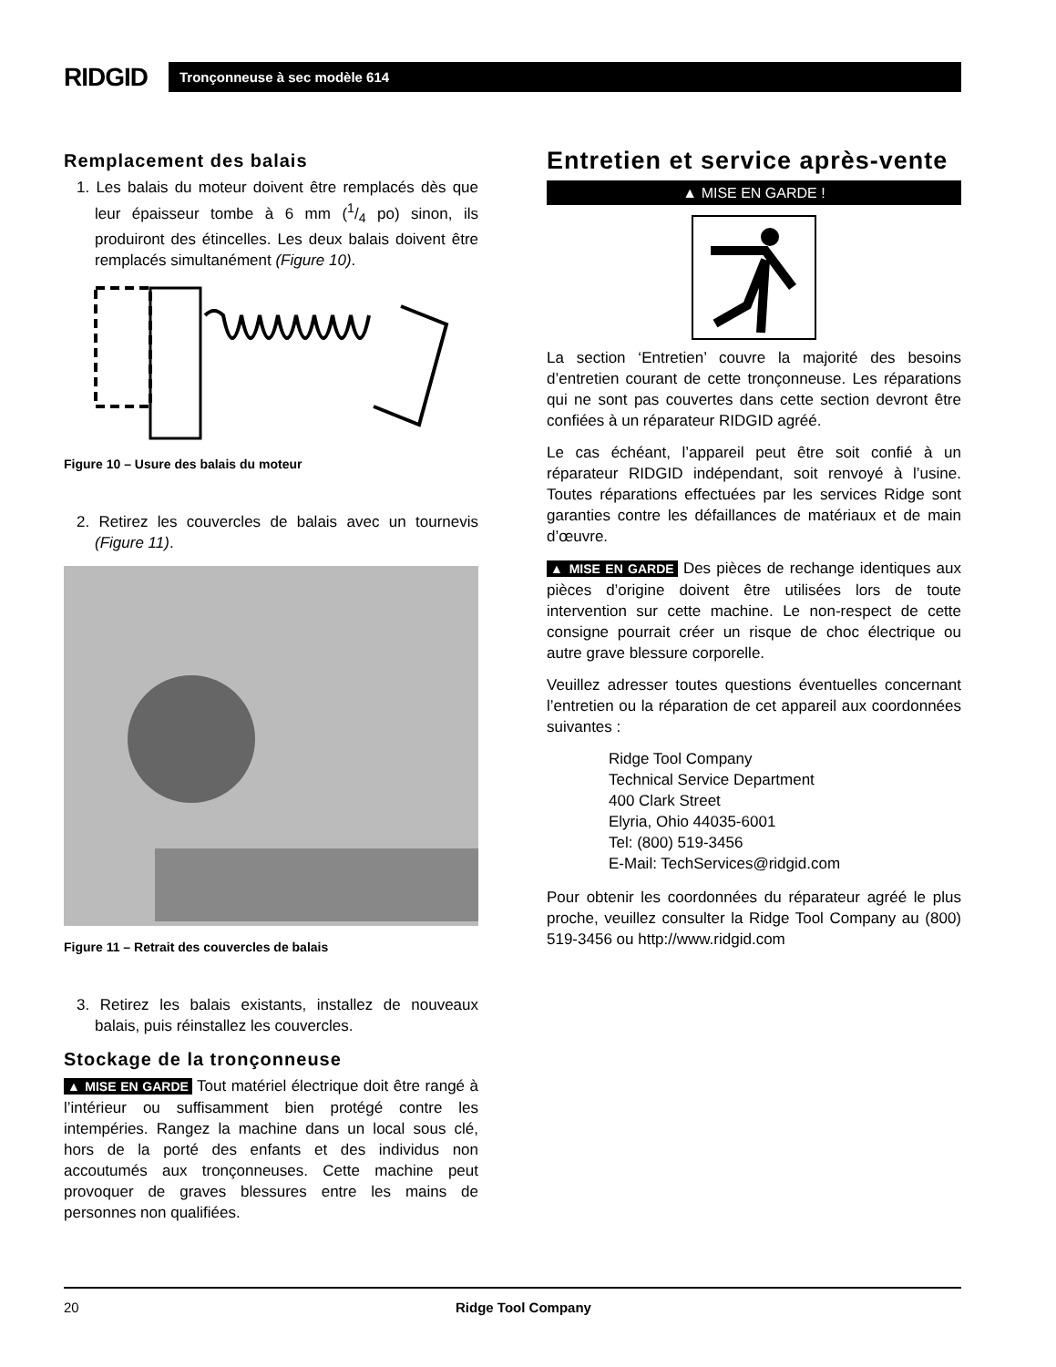RIDGID
Tronçonneuse à sec modèle 614
Remplacement des balais
1. Les balais du moteur doivent être remplacés dès que leur épaisseur tombe à 6 mm (1/4 po) sinon, ils produiront des étincelles. Les deux balais doivent être remplacés simultanément (Figure 10).
Figure 10 – Usure des balais du moteur
2. Retirez les couvercles de balais avec un tournevis (Figure 11).
Figure 11 – Retrait des couvercles de balais
3. Retirez les balais existants, installez de nouveaux balais, puis réinstallez les couvercles.
Stockage de la tronçonneuse
▲ MISE EN GARDE Tout matériel électrique doit être rangé à l’intérieur ou suffisamment bien protégé contre les intempéries. Rangez la machine dans un local sous clé, hors de la porté des enfants et des individus non accoutumés aux tronçonneuses. Cette machine peut provoquer de graves blessures entre les mains de personnes non qualifiées.
Entretien et service après-vente
▲ MISE EN GARDE !
La section ‘Entretien’ couvre la majorité des besoins d’entretien courant de cette tronçonneuse. Les réparations qui ne sont pas couvertes dans cette section devront être confiées à un réparateur RIDGID agréé.
Le cas échéant, l’appareil peut être soit confié à un réparateur RIDGID indépendant, soit renvoyé à l’usine. Toutes réparations effectuées par les services Ridge sont garanties contre les défaillances de matériaux et de main d’œuvre.
▲ MISE EN GARDE Des pièces de rechange identiques aux pièces d’origine doivent être utilisées lors de toute intervention sur cette machine. Le non-respect de cette consigne pourrait créer un risque de choc électrique ou autre grave blessure corporelle.
Veuillez adresser toutes questions éventuelles concernant l’entretien ou la réparation de cet appareil aux coordonnées suivantes :
Ridge Tool Company
Technical Service Department
400 Clark Street
Elyria, Ohio 44035-6001
Tel: (800) 519-3456
E-Mail: TechServices@ridgid.com
Pour obtenir les coordonnées du réparateur agréé le plus proche, veuillez consulter la Ridge Tool Company au (800) 519-3456 ou http://www.ridgid.com
20 Ridge Tool Company